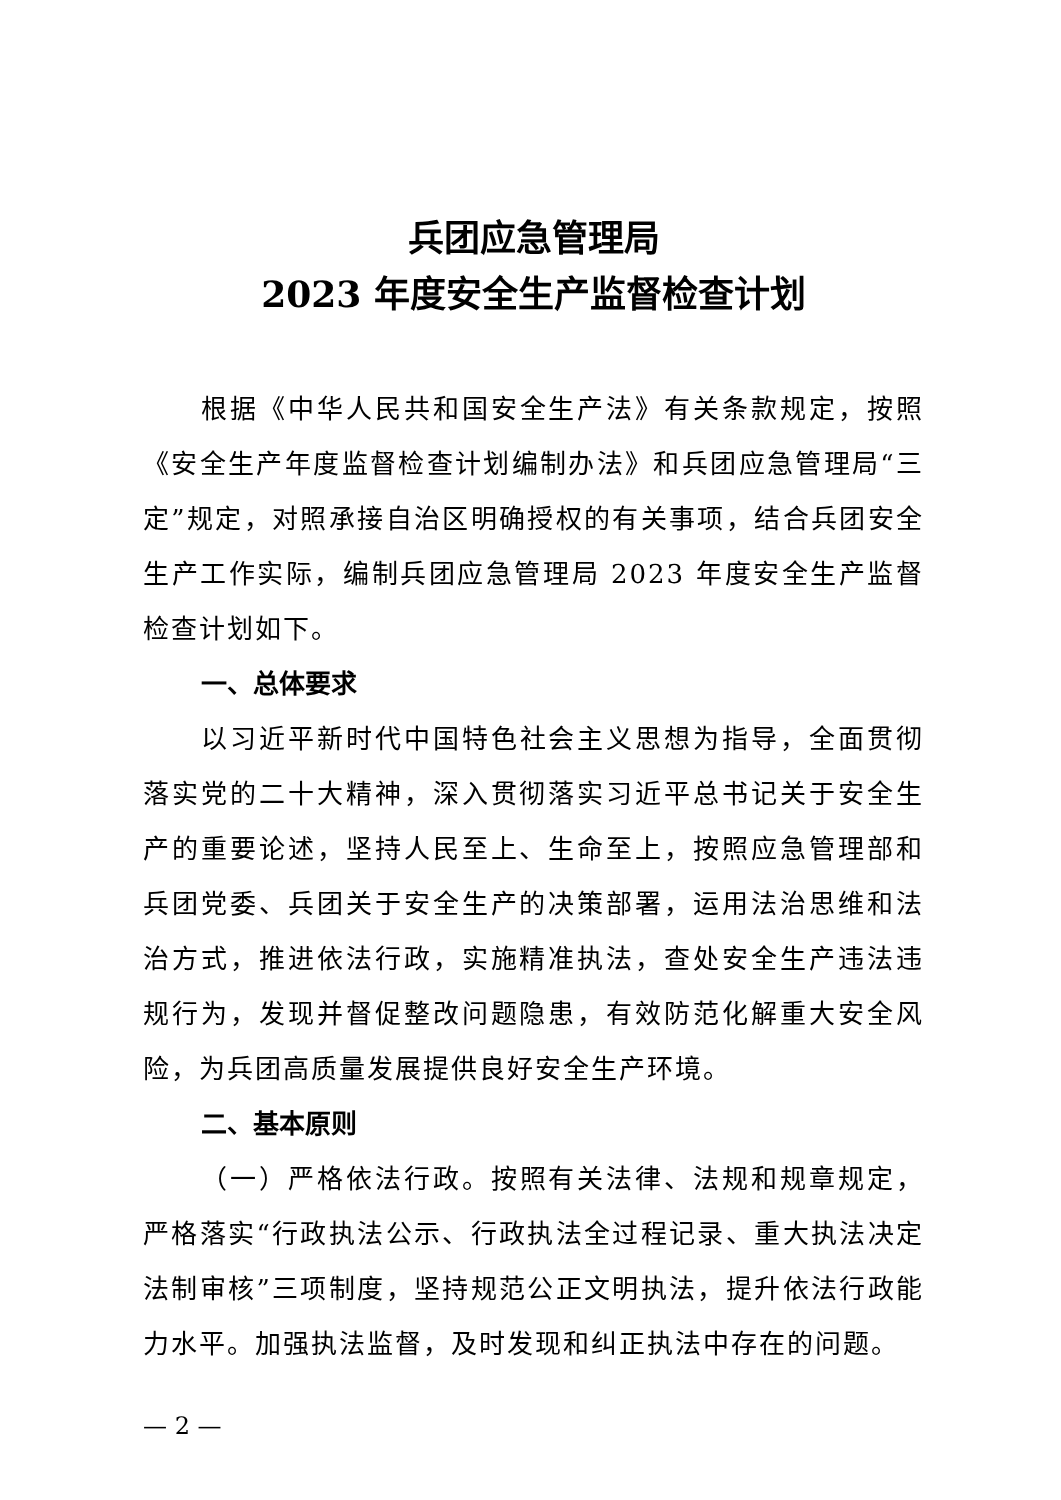兵团应急管理局
2023 年度安全生产监督检查计划
根据《中华人民共和国安全生产法》有关条款规定，按照《安全生产年度监督检查计划编制办法》和兵团应急管理局“三定”规定，对照承接自治区明确授权的有关事项，结合兵团安全生产工作实际，编制兵团应急管理局 2023 年度安全生产监督检查计划如下。
一、总体要求
以习近平新时代中国特色社会主义思想为指导，全面贯彻落实党的二十大精神，深入贯彻落实习近平总书记关于安全生产的重要论述，坚持人民至上、生命至上，按照应急管理部和兵团党委、兵团关于安全生产的决策部署，运用法治思维和法治方式，推进依法行政，实施精准执法，查处安全生产违法违规行为，发现并督促整改问题隐患，有效防范化解重大安全风险，为兵团高质量发展提供良好安全生产环境。
二、基本原则
（一）严格依法行政。按照有关法律、法规和规章规定，严格落实“行政执法公示、行政执法全过程记录、重大执法决定法制审核”三项制度，坚持规范公正文明执法，提升依法行政能力水平。加强执法监督，及时发现和纠正执法中存在的问题。
— 2 —